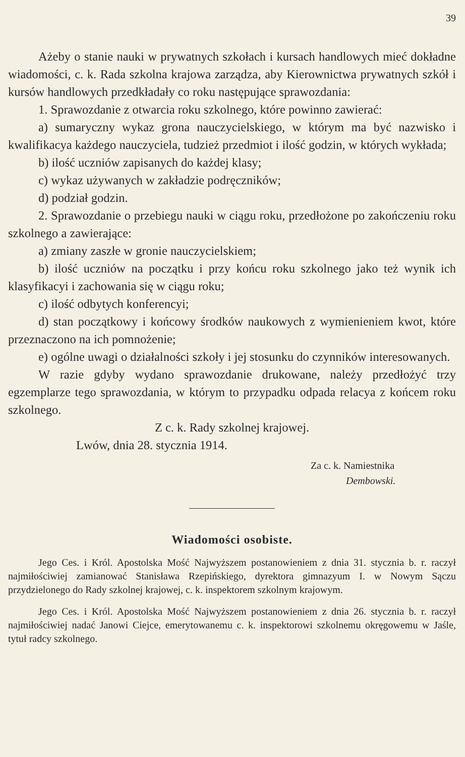39
Ażeby o stanie nauki w prywatnych szkołach i kursach handlowych mieć dokładne wiadomości, c. k. Rada szkolna krajowa zarządza, aby Kierownictwa prywatnych szkół i kursów handlowych przedkładały co roku następujące sprawozdania:
1. Sprawozdanie z otwarcia roku szkolnego, które powinno zawierać:
a) sumaryczny wykaz grona nauczycielskiego, w którym ma być nazwisko i kwalifikacya każdego nauczyciela, tudzież przedmiot i ilość godzin, w których wykłada;
b) ilość uczniów zapisanych do każdej klasy;
c) wykaz używanych w zakładzie podręczników;
d) podział godzin.
2. Sprawozdanie o przebiegu nauki w ciągu roku, przedłożone po zakończeniu roku szkolnego a zawierające:
a) zmiany zaszłe w gronie nauczycielskiem;
b) ilość uczniów na początku i przy końcu roku szkolnego jako też wynik ich klasyfikacyi i zachowania się w ciągu roku;
c) ilość odbytych konferencyi;
d) stan początkowy i końcowy środków naukowych z wymienieniem kwot, które przeznaczono na ich pomnożenie;
e) ogólne uwagi o działalności szkoły i jej stosunku do czynników interesowanych.
W razie gdyby wydano sprawozdanie drukowane, należy przedłożyć trzy egzemplarze tego sprawozdania, w którym to przypadku odpada relacya z końcem roku szkolnego.
Z c. k. Rady szkolnej krajowej.
Lwów, dnia 28. stycznia 1914.
Za c. k. Namiestnika
Dembowski.
Wiadomości osobiste.
Jego Ces. i Król. Apostolska Mość Najwyższem postanowieniem z dnia 31. stycznia b. r. raczył najmiłościwiej zamianować Stanisława Rzepińskiego, dyrektora gimnazyum I. w Nowym Sączu przydzielonego do Rady szkolnej krajowej, c. k. inspektorem szkolnym krajowym.
Jego Ces. i Król. Apostolska Mość Najwyższem postanowieniem z dnia 26. stycznia b. r. raczył najmiłościwiej nadać Janowi Ciejce, emerytowanemu c. k. inspektorowi szkolnemu okręgowemu w Jaśle, tytuł radcy szkolnego.